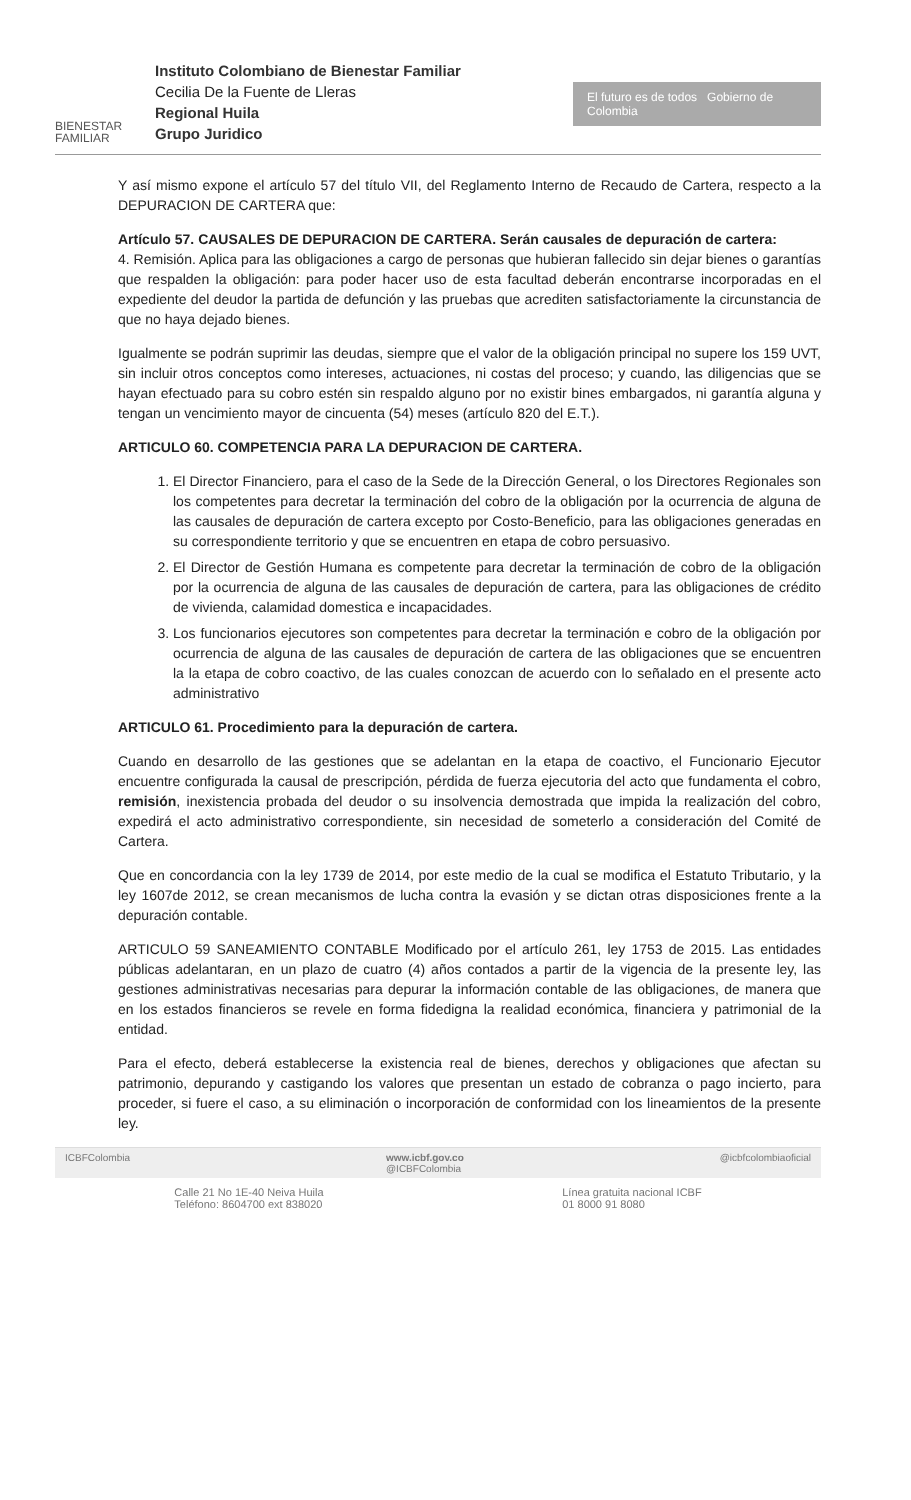BIENESTAR FAMILIAR
Instituto Colombiano de Bienestar Familiar
Cecilia De la Fuente de Lleras
Regional Huila
Grupo Juridico
El futuro es de todos Gobierno de Colombia
Y así mismo expone el artículo 57 del título VII, del Reglamento Interno de Recaudo de Cartera, respecto a la DEPURACION DE CARTERA que:
Artículo 57. CAUSALES DE DEPURACION DE CARTERA. Serán causales de depuración de cartera:
4. Remisión. Aplica para las obligaciones a cargo de personas que hubieran fallecido sin dejar bienes o garantías que respalden la obligación: para poder hacer uso de esta facultad deberán encontrarse incorporadas en el expediente del deudor la partida de defunción y las pruebas que acrediten satisfactoriamente la circunstancia de que no haya dejado bienes.
Igualmente se podrán suprimir las deudas, siempre que el valor de la obligación principal no supere los 159 UVT, sin incluir otros conceptos como intereses, actuaciones, ni costas del proceso; y cuando, las diligencias que se hayan efectuado para su cobro estén sin respaldo alguno por no existir bines embargados, ni garantía alguna y tengan un vencimiento mayor de cincuenta (54) meses (artículo 820 del E.T.).
ARTICULO 60. COMPETENCIA PARA LA DEPURACION DE CARTERA.
1. El Director Financiero, para el caso de la Sede de la Dirección General, o los Directores Regionales son los competentes para decretar la terminación del cobro de la obligación por la ocurrencia de alguna de las causales de depuración de cartera excepto por Costo-Beneficio, para las obligaciones generadas en su correspondiente territorio y que se encuentren en etapa de cobro persuasivo.
2. El Director de Gestión Humana es competente para decretar la terminación de cobro de la obligación por la ocurrencia de alguna de las causales de depuración de cartera, para las obligaciones de crédito de vivienda, calamidad domestica e incapacidades.
3. Los funcionarios ejecutores son competentes para decretar la terminación e cobro de la obligación por ocurrencia de alguna de las causales de depuración de cartera de las obligaciones que se encuentren la la etapa de cobro coactivo, de las cuales conozcan de acuerdo con lo señalado en el presente acto administrativo
ARTICULO 61. Procedimiento para la depuración de cartera.
Cuando en desarrollo de las gestiones que se adelantan en la etapa de coactivo, el Funcionario Ejecutor encuentre configurada la causal de prescripción, pérdida de fuerza ejecutoria del acto que fundamenta el cobro, remisión, inexistencia probada del deudor o su insolvencia demostrada que impida la realización del cobro, expedirá el acto administrativo correspondiente, sin necesidad de someterlo a consideración del Comité de Cartera.
Que en concordancia con la ley 1739 de 2014, por este medio de la cual se modifica el Estatuto Tributario, y la ley 1607de 2012, se crean mecanismos de lucha contra la evasión y se dictan otras disposiciones frente a la depuración contable.
ARTICULO 59 SANEAMIENTO CONTABLE Modificado por el artículo 261, ley 1753 de 2015. Las entidades públicas adelantaran, en un plazo de cuatro (4) años contados a partir de la vigencia de la presente ley, las gestiones administrativas necesarias para depurar la información contable de las obligaciones, de manera que en los estados financieros se revele en forma fidedigna la realidad económica, financiera y patrimonial de la entidad.
Para el efecto, deberá establecerse la existencia real de bienes, derechos y obligaciones que afectan su patrimonio, depurando y castigando los valores que presentan un estado de cobranza o pago incierto, para proceder, si fuere el caso, a su eliminación o incorporación de conformidad con los lineamientos de la presente ley.
ICBFColombia www.icbf.gov.co
@ICBFColombia @icbfcolombiaoficial
Calle 21 No 1E-40 Neiva Huila
Teléfono: 8604700 ext 838020 Línea gratuita nacional ICBF
01 8000 91 8080